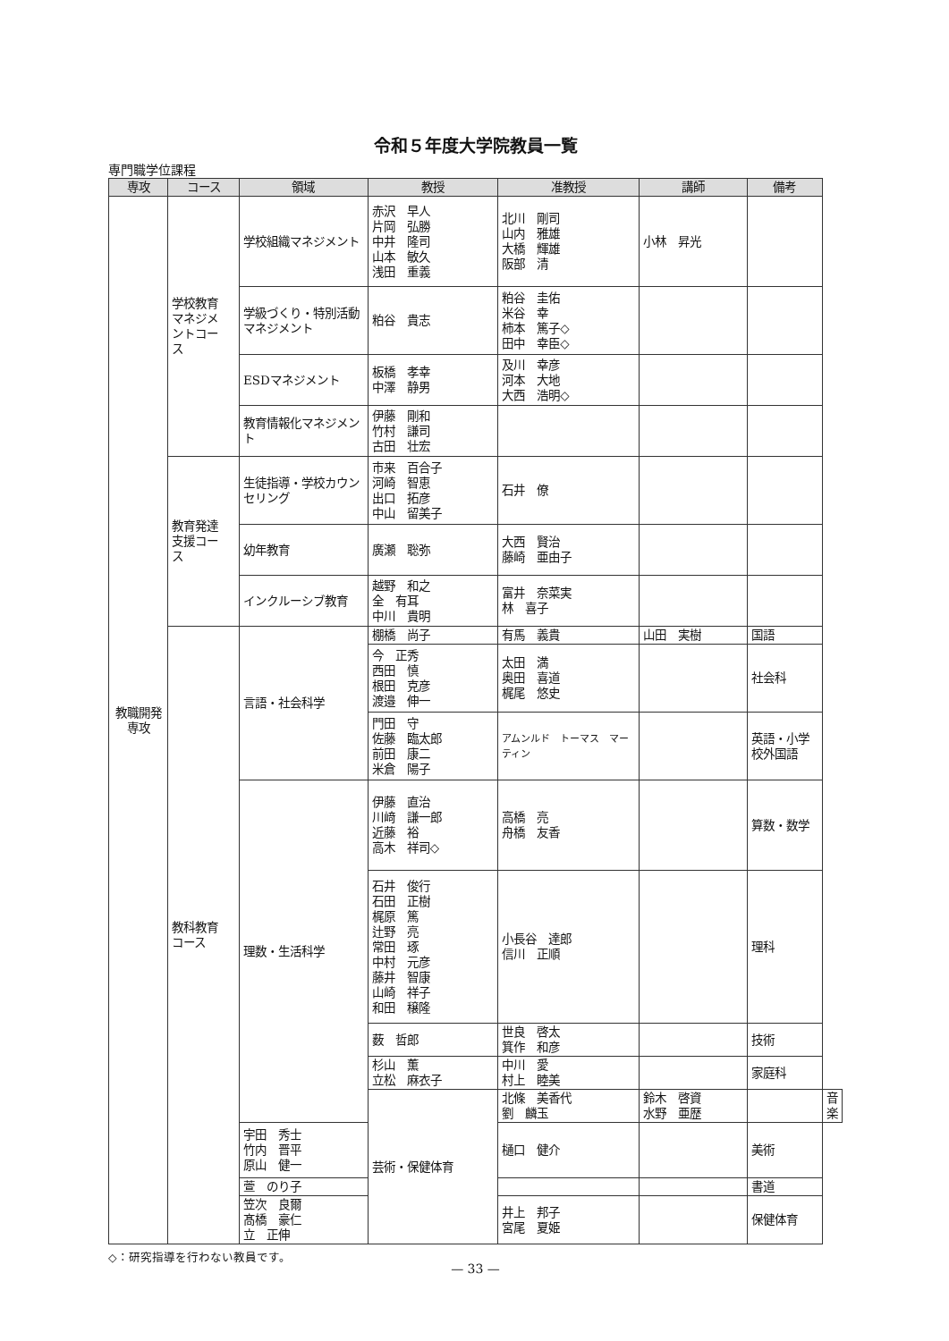令和５年度大学院教員一覧
専門職学位課程
| 専攻 | コース | 領域 | 教授 | 准教授 | 講師 | 備考 | |
| --- | --- | --- | --- | --- | --- | --- | --- |
| 教職開発 専攻 | 学校教育 マネジメ ントコー ス | 学校組織マネジメント | 赤沢 早人 片岡 弘勝 中井 隆司 山本 敏久 浅田 重義 | 北川 剛司 山内 雅雄 大橋 輝雄 阪部 清 | 小林 昇光 | | |
| | | 学級づくり・特別活動マネジメント | 粕谷 貴志 | 粕谷 圭佑 米谷 幸 柿本 篤子◇ 田中 幸臣◇ | | | |
| | | ESDマネジメント | 板橋 孝幸 中澤 静男 | 及川 幸彦 河本 大地 大西 浩明◇ | | | |
| | | 教育情報化マネジメント | 伊藤 剛和 竹村 謙司 古田 壮宏 | | | | |
| | 教育発達 支援コー ス | 生徒指導・学校カウンセリング | 市来 百合子 河崎 智恵 出口 拓彦 中山 留美子 | 石井 僚 | | | |
| | | 幼年教育 | 廣瀬 聡弥 | 大西 賢治 藤崎 亜由子 | | | |
| | | インクルーシブ教育 | 越野 和之 全 有耳 中川 貴明 | 富井 奈菜実 林 喜子 | | | |
| | 教科教育 コース | 言語・社会科学 | 棚橋 尚子 | 有馬 義貴 | 山田 実樹 | 国語 | |
| | | | 今 正秀 西田 慎 根田 克彦 渡邉 伸一 | 太田 満 奥田 喜道 梶尾 悠史 | | 社会科 | |
| | | | 門田 守 佐藤 臨太郎 前田 康二 米倉 陽子 | アムンルド トーマス マーティン | | 英語・小学校外国語 | |
| | | 理数・生活科学 | 伊藤 直治 川﨑 謙一郎 近藤 裕 高木 祥司◇ | 高橋 亮 舟橋 友香 | | 算数・数学 | |
| | | | 石井 俊行 石田 正樹 梶原 篤 辻野 亮 常田 琢 中村 元彦 藤井 智康 山崎 祥子 和田 穣隆 | 小長谷 達郎 信川 正順 | | 理科 | |
| | | | 薮 哲郎 | 世良 啓太 箕作 和彦 | | 技術 | |
| | | | 杉山 薫 立松 麻衣子 | 中川 愛 村上 睦美 | | 家庭科 | |
| | | | 芸術・保健体育 | 北條 美香代 劉 麟玉 | 鈴木 啓資 水野 亜歴 | | 音楽 |
| | | 宇田 秀士 竹内 晋平 原山 健一 | | 樋口 健介 | | 美術 | |
| | | 萱 のり子 | | | | 書道 | |
| | | 笠次 良爾 髙橋 豪仁 立 正伸 | | 井上 邦子 宮尾 夏姫 | | 保健体育 | |
◇：研究指導を行わない教員です。
— 33 —